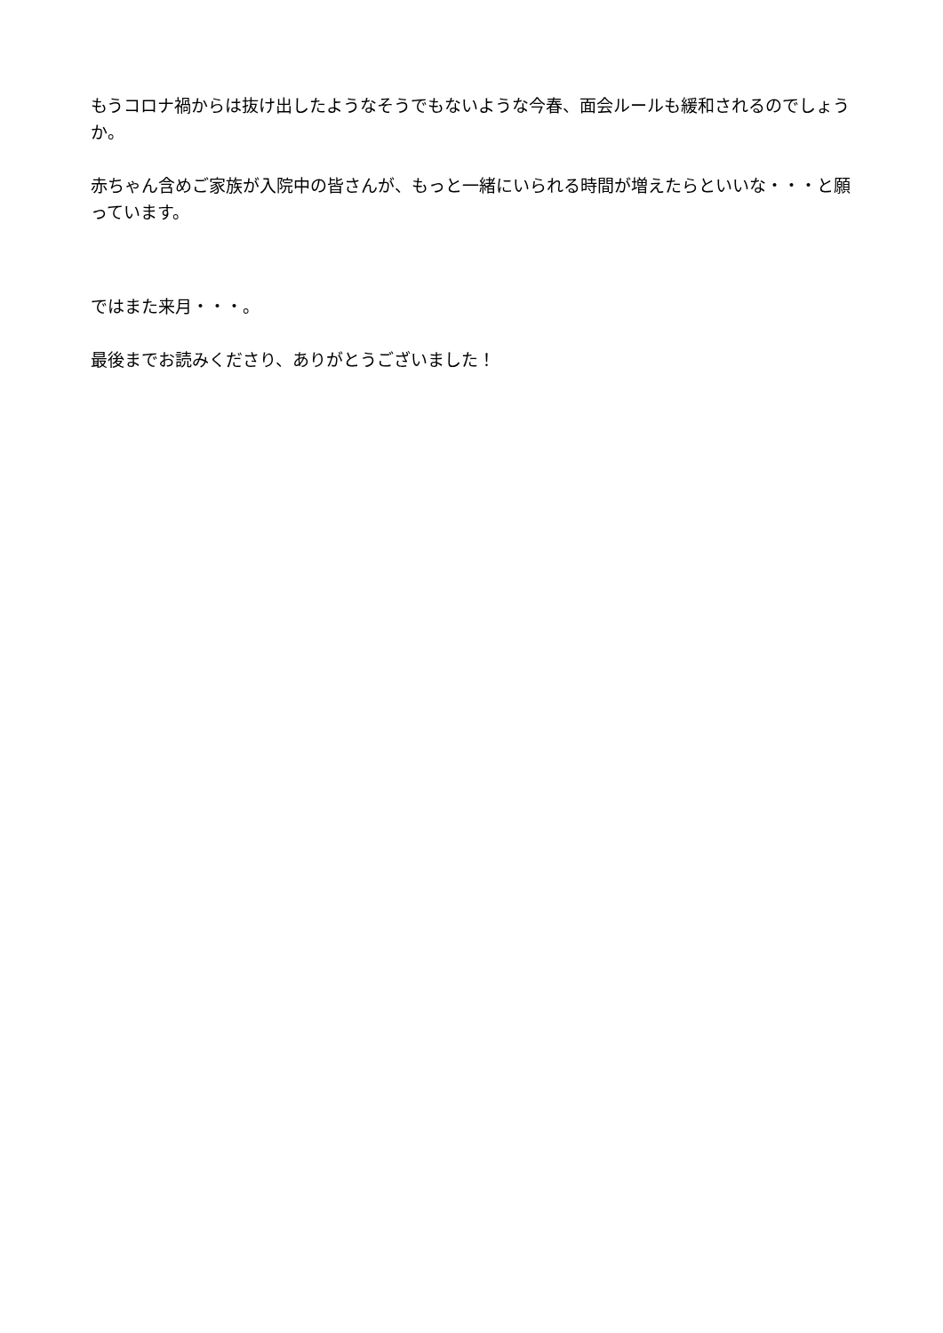もうコロナ禍からは抜け出したようなそうでもないような今春、面会ルールも緩和されるのでしょうか。
赤ちゃん含めご家族が入院中の皆さんが、もっと一緒にいられる時間が増えたらといいな・・・と願っています。
ではまた来月・・・。
最後までお読みくださり、ありがとうございました！